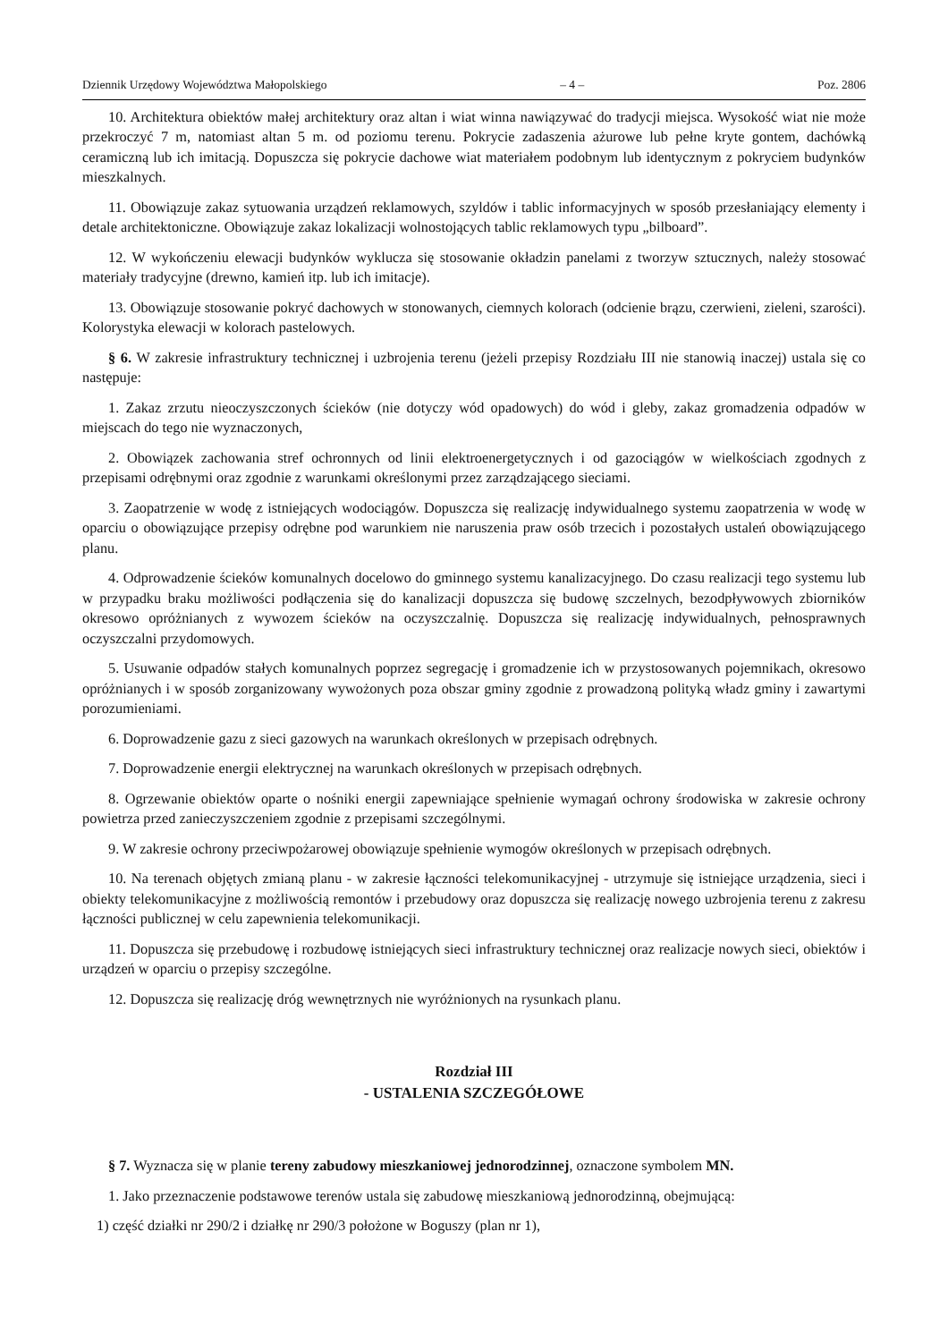Dziennik Urzędowy Województwa Małopolskiego – 4 – Poz. 2806
10. Architektura obiektów małej architektury oraz altan i wiat winna nawiązywać do tradycji miejsca. Wysokość wiat nie może przekroczyć 7 m, natomiast altan 5 m. od poziomu terenu. Pokrycie zadaszenia ażurowe lub pełne kryte gontem, dachówką ceramiczną lub ich imitacją. Dopuszcza się pokrycie dachowe wiat materiałem podobnym lub identycznym z pokryciem budynków mieszkalnych.
11. Obowiązuje zakaz sytuowania urządzeń reklamowych, szyldów i tablic informacyjnych w sposób przesłaniający elementy i detale architektoniczne. Obowiązuje zakaz lokalizacji wolnostojących tablic reklamowych typu „bilboard”.
12. W wykończeniu elewacji budynków wyklucza się stosowanie okładzin panelami z tworzyw sztucznych, należy stosować materiały tradycyjne (drewno, kamień itp. lub ich imitacje).
13. Obowiązuje stosowanie pokryć dachowych w stonowanych, ciemnych kolorach (odcienie brązu, czerwieni, zieleni, szarości). Kolorystyka elewacji w kolorach pastelowych.
§ 6. W zakresie infrastruktury technicznej i uzbrojenia terenu (jeżeli przepisy Rozdziału III nie stanowią inaczej) ustala się co następuje:
1. Zakaz zrzutu nieoczyszczonych ścieków (nie dotyczy wód opadowych) do wód i gleby, zakaz gromadzenia odpadów w miejscach do tego nie wyznaczonych,
2. Obowiązek zachowania stref ochronnych od linii elektroenergetycznych i od gazociągów w wielkościach zgodnych z przepisami odrębnymi oraz zgodnie z warunkami określonymi przez zarządzającego sieciami.
3. Zaopatrzenie w wodę z istniejących wodociągów. Dopuszcza się realizację indywidualnego systemu zaopatrzenia w wodę w oparciu o obowiązujące przepisy odrębne pod warunkiem nie naruszenia praw osób trzecich i pozostałych ustaleń obowiązującego planu.
4. Odprowadzenie ścieków komunalnych docelowo do gminnego systemu kanalizacyjnego. Do czasu realizacji tego systemu lub w przypadku braku możliwości podłączenia się do kanalizacji dopuszcza się budowę szczelnych, bezodpływowych zbiorników okresowo opróżnianych z wywozem ścieków na oczyszczalnię. Dopuszcza się realizację indywidualnych, pełnosprawnych oczyszczalni przydomowych.
5. Usuwanie odpadów stałych komunalnych poprzez segregację i gromadzenie ich w przystosowanych pojemnikach, okresowo opróżnianych i w sposób zorganizowany wywożonych poza obszar gminy zgodnie z prowadzoną polityką władz gminy i zawartymi porozumieniami.
6. Doprowadzenie gazu z sieci gazowych na warunkach określonych w przepisach odrębnych.
7. Doprowadzenie energii elektrycznej na warunkach określonych w przepisach odrębnych.
8. Ogrzewanie obiektów oparte o nośniki energii zapewniające spełnienie wymagań ochrony środowiska w zakresie ochrony powietrza przed zanieczyszczeniem zgodnie z przepisami szczególnymi.
9. W zakresie ochrony przeciwpożarowej obowiązuje spełnienie wymogów określonych w przepisach odrębnych.
10. Na terenach objętych zmianą planu - w zakresie łączności telekomunikacyjnej - utrzymuje się istniejące urządzenia, sieci i obiekty telekomunikacyjne z możliwością remontów i przebudowy oraz dopuszcza się realizację nowego uzbrojenia terenu z zakresu łączności publicznej w celu zapewnienia telekomunikacji.
11. Dopuszcza się przebudowę i rozbudowę istniejących sieci infrastruktury technicznej oraz realizacje nowych sieci, obiektów i urządzeń w oparciu o przepisy szczególne.
12. Dopuszcza się realizację dróg wewnętrznych nie wyróżnionych na rysunkach planu.
Rozdział III
- USTALENIA SZCZEGÓŁOWE
§ 7. Wyznacza się w planie tereny zabudowy mieszkaniowej jednorodzinnej, oznaczone symbolem MN.
1. Jako przeznaczenie podstawowe terenów ustala się zabudowę mieszkaniową jednorodzinną, obejmującą:
1) część działki nr 290/2 i działkę nr 290/3 położone w Boguszy (plan nr 1),